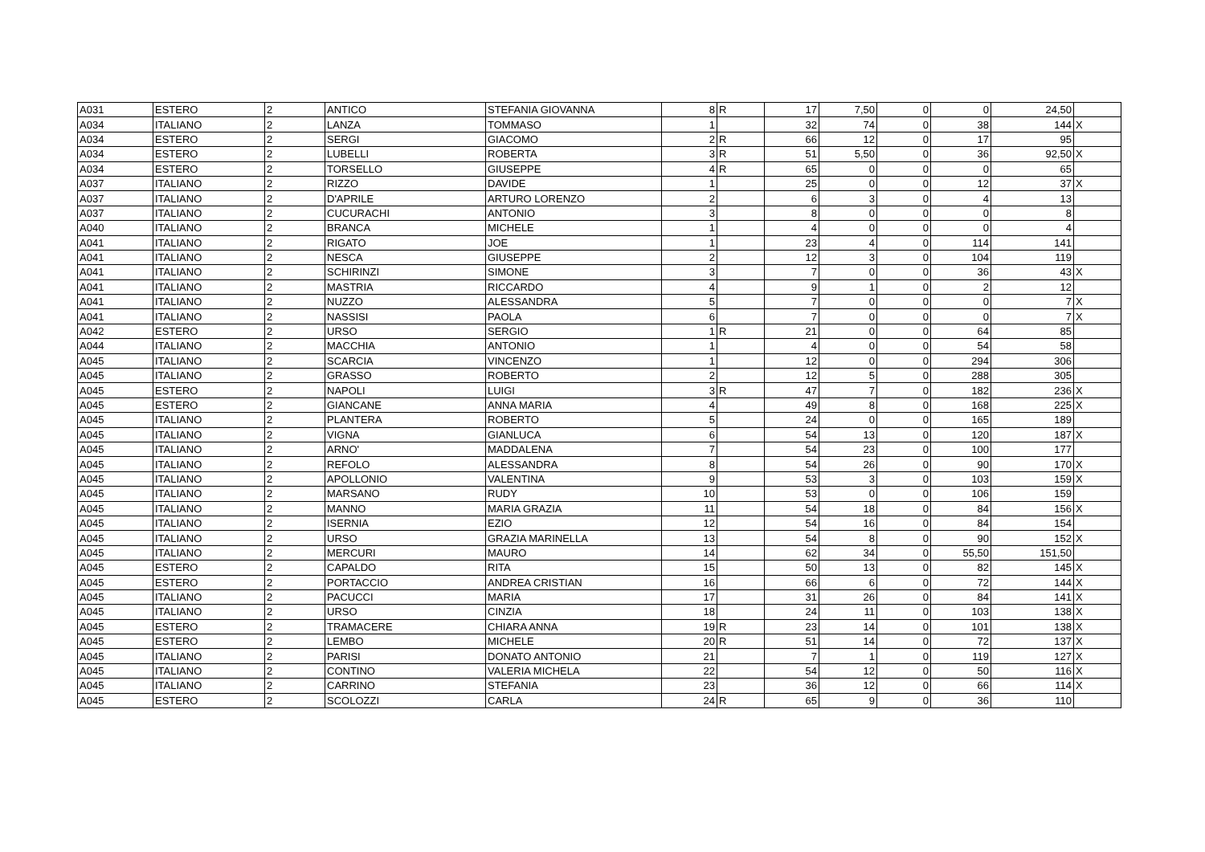| A031 | ESTERO | 2 | ANTICO | STEFANIA GIOVANNA | 8 | R | 17 | 7,50 | 0 | 0 | 24,50 | |
| A034 | ITALIANO | 2 | LANZA | TOMMASO | 1 | | 32 | 74 | 0 | 38 | 144 | X |
| A034 | ESTERO | 2 | SERGI | GIACOMO | 2 | R | 66 | 12 | 0 | 17 | 95 | |
| A034 | ESTERO | 2 | LUBELLI | ROBERTA | 3 | R | 51 | 5,50 | 0 | 36 | 92,50 | X |
| A034 | ESTERO | 2 | TORSELLO | GIUSEPPE | 4 | R | 65 | 0 | 0 | 0 | 65 | |
| A037 | ITALIANO | 2 | RIZZO | DAVIDE | 1 | | 25 | 0 | 0 | 12 | 37 | X |
| A037 | ITALIANO | 2 | D'APRILE | ARTURO LORENZO | 2 | | 6 | 3 | 0 | 4 | 13 | |
| A037 | ITALIANO | 2 | CUCURACHI | ANTONIO | 3 | | 8 | 0 | 0 | 0 | 8 | |
| A040 | ITALIANO | 2 | BRANCA | MICHELE | 1 | | 4 | 0 | 0 | 0 | 4 | |
| A041 | ITALIANO | 2 | RIGATO | JOE | 1 | | 23 | 4 | 0 | 114 | 141 | |
| A041 | ITALIANO | 2 | NESCA | GIUSEPPE | 2 | | 12 | 3 | 0 | 104 | 119 | |
| A041 | ITALIANO | 2 | SCHIRINZI | SIMONE | 3 | | 7 | 0 | 0 | 36 | 43 | X |
| A041 | ITALIANO | 2 | MASTRIA | RICCARDO | 4 | | 9 | 1 | 0 | 2 | 12 | |
| A041 | ITALIANO | 2 | NUZZO | ALESSANDRA | 5 | | 7 | 0 | 0 | 0 | 7 | X |
| A041 | ITALIANO | 2 | NASSISI | PAOLA | 6 | | 7 | 0 | 0 | 0 | 7 | X |
| A042 | ESTERO | 2 | URSO | SERGIO | 1 | R | 21 | 0 | 0 | 64 | 85 | |
| A044 | ITALIANO | 2 | MACCHIA | ANTONIO | 1 | | 4 | 0 | 0 | 54 | 58 | |
| A045 | ITALIANO | 2 | SCARCIA | VINCENZO | 1 | | 12 | 0 | 0 | 294 | 306 | |
| A045 | ITALIANO | 2 | GRASSO | ROBERTO | 2 | | 12 | 5 | 0 | 288 | 305 | |
| A045 | ESTERO | 2 | NAPOLI | LUIGI | 3 | R | 47 | 7 | 0 | 182 | 236 | X |
| A045 | ESTERO | 2 | GIANCANE | ANNA MARIA | 4 | | 49 | 8 | 0 | 168 | 225 | X |
| A045 | ITALIANO | 2 | PLANTERA | ROBERTO | 5 | | 24 | 0 | 0 | 165 | 189 | |
| A045 | ITALIANO | 2 | VIGNA | GIANLUCA | 6 | | 54 | 13 | 0 | 120 | 187 | X |
| A045 | ITALIANO | 2 | ARNO' | MADDALENA | 7 | | 54 | 23 | 0 | 100 | 177 | |
| A045 | ITALIANO | 2 | REFOLO | ALESSANDRA | 8 | | 54 | 26 | 0 | 90 | 170 | X |
| A045 | ITALIANO | 2 | APOLLONIO | VALENTINA | 9 | | 53 | 3 | 0 | 103 | 159 | X |
| A045 | ITALIANO | 2 | MARSANO | RUDY | 10 | | 53 | 0 | 0 | 106 | 159 | |
| A045 | ITALIANO | 2 | MANNO | MARIA GRAZIA | 11 | | 54 | 18 | 0 | 84 | 156 | X |
| A045 | ITALIANO | 2 | ISERNIA | EZIO | 12 | | 54 | 16 | 0 | 84 | 154 | |
| A045 | ITALIANO | 2 | URSO | GRAZIA MARINELLA | 13 | | 54 | 8 | 0 | 90 | 152 | X |
| A045 | ITALIANO | 2 | MERCURI | MAURO | 14 | | 62 | 34 | 0 | 55,50 | 151,50 | |
| A045 | ESTERO | 2 | CAPALDO | RITA | 15 | | 50 | 13 | 0 | 82 | 145 | X |
| A045 | ESTERO | 2 | PORTACCIO | ANDREA CRISTIAN | 16 | | 66 | 6 | 0 | 72 | 144 | X |
| A045 | ITALIANO | 2 | PACUCCI | MARIA | 17 | | 31 | 26 | 0 | 84 | 141 | X |
| A045 | ITALIANO | 2 | URSO | CINZIA | 18 | | 24 | 11 | 0 | 103 | 138 | X |
| A045 | ESTERO | 2 | TRAMACERE | CHIARA ANNA | 19 | R | 23 | 14 | 0 | 101 | 138 | X |
| A045 | ESTERO | 2 | LEMBO | MICHELE | 20 | R | 51 | 14 | 0 | 72 | 137 | X |
| A045 | ITALIANO | 2 | PARISI | DONATO ANTONIO | 21 | | 7 | 1 | 0 | 119 | 127 | X |
| A045 | ITALIANO | 2 | CONTINO | VALERIA MICHELA | 22 | | 54 | 12 | 0 | 50 | 116 | X |
| A045 | ITALIANO | 2 | CARRINO | STEFANIA | 23 | | 36 | 12 | 0 | 66 | 114 | X |
| A045 | ESTERO | 2 | SCOLOZZI | CARLA | 24 | R | 65 | 9 | 0 | 36 | 110 | |